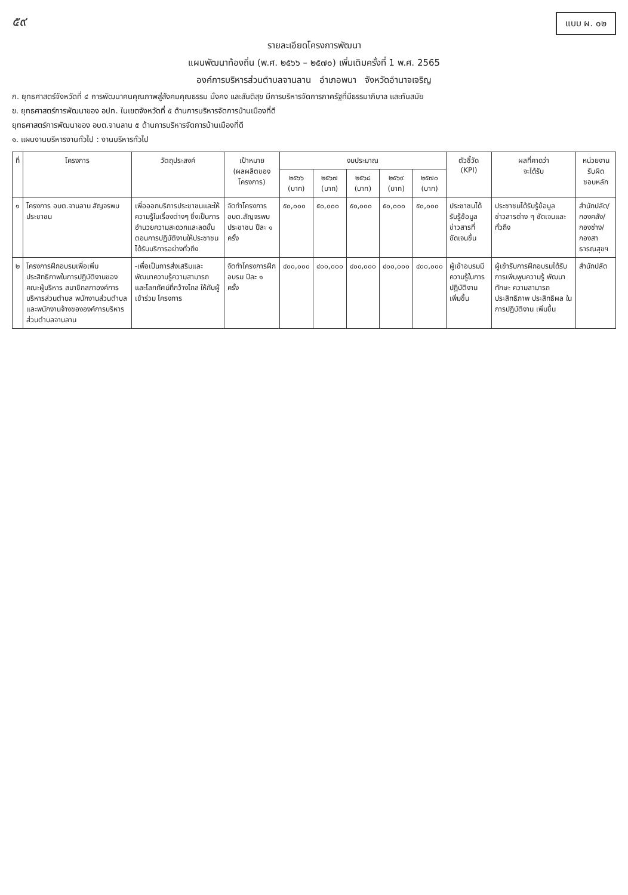๕๙ แบบ ผ. ๐๒
รายละเอียดโครงการพัฒนา
แผนพัฒนาท้องถิ่น (พ.ศ. ๒๕๖๖ – ๒๕๗๐) เพิ่มเติมครั้งที่ 1 พ.ศ. 2565
องค์การบริหารส่วนตำบลจานลาน อำเภอพนา จังหวัดอำนาจเจริญ
ก. ยุทธศาสตร์จังหวัดที่ ๔ การพัฒนาคนคุณภาพสู่สังคมคุณธรรม มั่งคง และสันติสุข มีการบริหารจัดการภาครัฐที่มีธรรมาภิบาล และทันสมัย
ข. ยุทธศาสตร์การพัฒนาของ อปท. ในเขตจังหวัดที่ ๕ ด้านการบริหารจัดการบ้านเมืองที่ดี
ยุทธศาสตร์การพัฒนาของ อบต.จานลาน ๕ ด้านการบริหารจัดการบ้านเมืองที่ดี
๑. แผนงานบริหารงานทั่วไป : งานบริหารทั่วไป
| ที่ | โครงการ | วัตถุประสงค์ | เป้าหมาย (ผลผลิตของโครงการ) | งบประมาณ | | | | | ตัวชี้วัด (KPI) | ผลที่คาดว่า จะได้รับ | หน่วยงานรับผิด ชอบหลัก |
| --- | --- | --- | --- | --- | --- | --- | --- | --- | --- | --- | --- |
| | | | | ๒๕๖๖ (บาท) | ๒๕๖๗ (บาท) | ๒๕๖๘ (บาท) | ๒๕๖๙ (บาท) | ๒๕๗๐ (บาท) | | | |
| ๑ | โครงการ อบต.จานลาน สัญจรพบประชาชน | เพื่อออกบริการประชาชนและให้ความรู้ในเรื่องต่างๆ ซึ่งเป็นการอำนวยความสะดวกและลดขั้นตอนการปฏิบัติงานให้ประชาชนได้รับบริการอย่างทั่วถึง | จัดทำโครงการ อบต.สัญจรพบประชาชน ปีละ ๑ ครั้ง | ๕๐,๐๐๐ | ๕๐,๐๐๐ | ๕๐,๐๐๐ | ๕๐,๐๐๐ | ๕๐,๐๐๐ | ประชาชนได้รับรู้ข้อมูลข่าวสารที่ชัดเจนขึ้น | ประชาชนได้รับรู้ข้อมูลข่าวสารต่าง ๆ ชัดเจนและทั่วถึง | สำนักปลัด/กองคลัง/กองช่าง/กองสาธารณสุขฯ |
| ๒ | โครงการฝึกอบรมเพื่อเพิ่มประสิทธิภาพในการปฏิบัติงานของคณะผู้บริหาร สมาชิกสภาองค์การบริหารส่วนตำบล พนักงานส่วนตำบล และพนักงานจ้างขององค์การบริหารส่วนตำบลจานลาน | -เพื่อเป็นการส่งเสริมและพัฒนาความรู้ความสามารถ และโลกทัศน์ที่กว้างไกล ให้กับผู้เข้าร่วม โครงการ | จัดทำโครงการฝึกอบรม ปีละ ๑ ครั้ง | ๔๐๐,๐๐๐ | ๔๐๐,๐๐๐ | ๔๐๐,๐๐๐ | ๔๐๐,๐๐๐ | ๔๐๐,๐๐๐ | ผู้เข้าอบรมมีความรู้ในการปฏิบัติงานเพิ่มขึ้น | ผู้เข้ารับการฝึกอบรมได้รับการเพิ่มพูนความรู้ พัฒนาทักษะ ความสามารถ ประสิทธิภาพ ประสิทธิผล ในการปฏิบัติงาน เพิ่มขึ้น | สำนักปลัด |